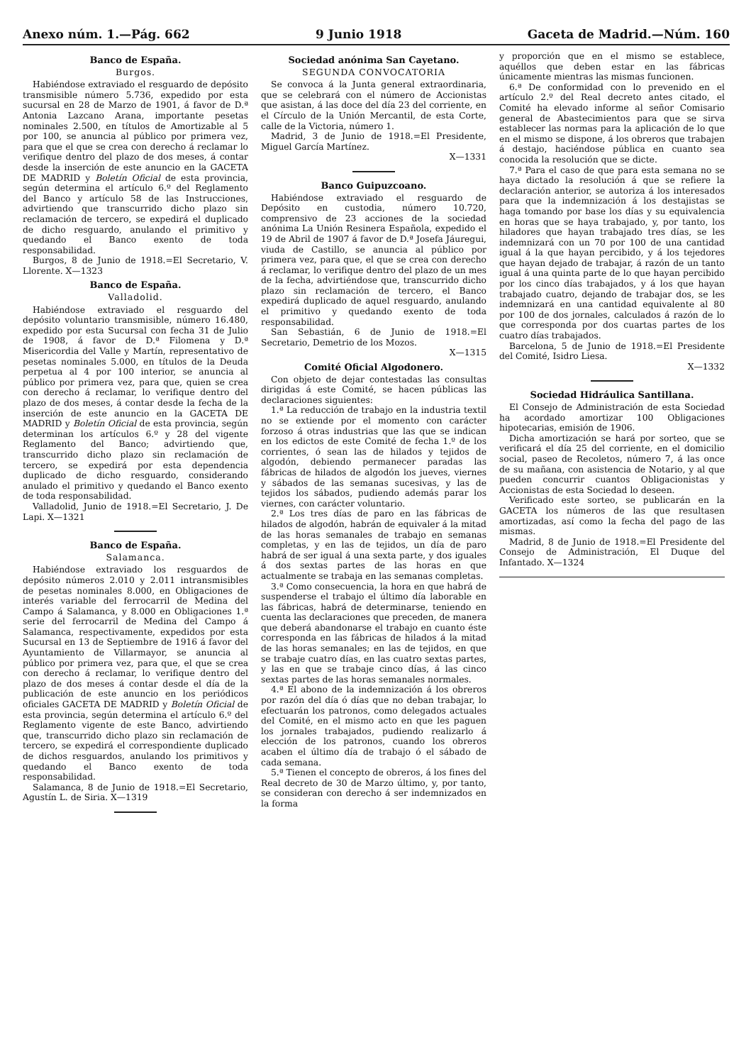Anexo núm. 1.—Pág. 662 9 Junio 1918 Gaceta de Madrid.—Núm. 160
Banco de España.
Burgos.
Habiéndose extraviado el resguardo de depósito transmisible número 5.736, expedido por esta sucursal en 28 de Marzo de 1901, á favor de D.ª Antonia Lazcano Arana, importante pesetas nominales 2.500, en títulos de Amortizable al 5 por 100, se anuncia al público por primera vez, para que el que se crea con derecho á reclamar lo verifique dentro del plazo de dos meses, á contar desde la inserción de este anuncio en la GACETA DE MADRID y Boletín Oficial de esta provincia, según determina el artículo 6.º del Reglamento del Banco y artículo 58 de las Instrucciones, advirtiendo que transcurrido dicho plazo sin reclamación de tercero, se expedirá el duplicado de dicho resguardo, anulando el primitivo y quedando el Banco exento de toda responsabilidad.
Burgos, 8 de Junio de 1918.=El Secretario, V. Llorente. X—1323
Banco de España.
Valladolid.
Habiéndose extraviado el resguardo del depósito voluntario transmisible, número 16.480, expedido por esta Sucursal con fecha 31 de Julio de 1908, á favor de D.ª Filomena y D.ª Misericordia del Valle y Martín, representativo de pesetas nominales 5.000, en títulos de la Deuda perpetua al 4 por 100 interior, se anuncia al público por primera vez, para que, quien se crea con derecho á reclamar, lo verifique dentro del plazo de dos meses, á contar desde la fecha de la inserción de este anuncio en la GACETA DE MADRID y Boletín Oficial de esta provincia, según determinan los artículos 6.º y 28 del vigente Reglamento del Banco; advirtiendo que, transcurrido dicho plazo sin reclamación de tercero, se expedirá por esta dependencia duplicado de dicho resguardo, considerando anulado el primitivo y quedando el Banco exento de toda responsabilidad.
Valladolid, Junio de 1918.=El Secretario, J. De Lapi. X—1321
Banco de España.
Salamanca.
Habiéndose extraviado los resguardos de depósito números 2.010 y 2.011 intransmisibles de pesetas nominales 8.000, en Obligaciones de interés variable del ferrocarril de Medina del Campo á Salamanca, y 8.000 en Obligaciones 1.ª serie del ferrocarril de Medina del Campo á Salamanca, respectivamente, expedidos por esta Sucursal en 13 de Septiembre de 1916 á favor del Ayuntamiento de Villarmayor, se anuncia al público por primera vez, para que, el que se crea con derecho á reclamar, lo verifique dentro del plazo de dos meses á contar desde el día de la publicación de este anuncio en los periódicos oficiales GACETA DE MADRID y Boletín Oficial de esta provincia, según determina el artículo 6.º del Reglamento vigente de este Banco, advirtiendo que, transcurrido dicho plazo sin reclamación de tercero, se expedirá el correspondiente duplicado de dichos resguardos, anulando los primitivos y quedando el Banco exento de toda responsabilidad.
Salamanca, 8 de Junio de 1918.=El Secretario, Agustín L. de Siria. X—1319
Sociedad anónima San Cayetano.
SEGUNDA CONVOCATORIA
Se convoca á la Junta general extraordinaria, que se celebrará con el número de Accionistas que asistan, á las doce del día 23 del corriente, en el Círculo de la Unión Mercantil, de esta Corte, calle de la Victoria, número 1.
Madrid, 3 de Junio de 1918.=El Presidente, Miguel García Martínez.
X—1331
Banco Guipuzcoano.
Habiéndose extraviado el resguardo de Depósito en custodia, número 10.720, comprensivo de 23 acciones de la sociedad anónima La Unión Resinera Española, expedido el 19 de Abril de 1907 á favor de D.ª Josefa Jáuregui, viuda de Castillo, se anuncia al público por primera vez, para que, el que se crea con derecho á reclamar, lo verifique dentro del plazo de un mes de la fecha, advirtiéndose que, transcurrido dicho plazo sin reclamación de tercero, el Banco expedirá duplicado de aquel resguardo, anulando el primitivo y quedando exento de toda responsabilidad.
San Sebastián, 6 de Junio de 1918.=El Secretario, Demetrio de los Mozos.
X—1315
Comité Oficial Algodonero.
Con objeto de dejar contestadas las consultas dirigidas á este Comité, se hacen públicas las declaraciones siguientes:
1.ª La reducción de trabajo en la industria textil no se extiende por el momento con carácter forzoso á otras industrias que las que se indican en los edictos de este Comité de fecha 1.º de los corrientes, ó sean las de hilados y tejidos de algodón, debiendo permanecer paradas las fábricas de hilados de algodón los jueves, viernes y sábados de las semanas sucesivas, y las de tejidos los sábados, pudiendo además parar los viernes, con carácter voluntario.
2.ª Los tres días de paro en las fábricas de hilados de algodón, habrán de equivaler á la mitad de las horas semanales de trabajo en semanas completas, y en las de tejidos, un día de paro habrá de ser igual á una sexta parte, y dos iguales á dos sextas partes de las horas en que actualmente se trabaja en las semanas completas.
3.ª Como consecuencia, la hora en que habrá de suspenderse el trabajo el último día laborable en las fábricas, habrá de determinarse, teniendo en cuenta las declaraciones que preceden, de manera que deberá abandonarse el trabajo en cuanto éste corresponda en las fábricas de hilados á la mitad de las horas semanales; en las de tejidos, en que se trabaje cuatro días, en las cuatro sextas partes, y las en que se trabaje cinco días, á las cinco sextas partes de las horas semanales normales.
4.ª El abono de la indemnización á los obreros por razón del día ó días que no deban trabajar, lo efectuarán los patronos, como delegados actuales del Comité, en el mismo acto en que les paguen los jornales trabajados, pudiendo realizarlo á elección de los patronos, cuando los obreros acaben el último día de trabajo ó el sábado de cada semana.
5.ª Tienen el concepto de obreros, á los fines del Real decreto de 30 de Marzo último, y, por tanto, se consideran con derecho á ser indemnizados en la forma
y proporción que en el mismo se establece, aquéllos que deben estar en las fábricas únicamente mientras las mismas funcionen.
6.ª De conformidad con lo prevenido en el artículo 2.º del Real decreto antes citado, el Comité ha elevado informe al señor Comisario general de Abastecimientos para que se sirva establecer las normas para la aplicación de lo que en el mismo se dispone, á los obreros que trabajen á destajo, haciéndose pública en cuanto sea conocida la resolución que se dicte.
7.ª Para el caso de que para esta semana no se haya dictado la resolución á que se refiere la declaración anterior, se autoriza á los interesados para que la indemnización á los destajistas se haga tomando por base los días y su equivalencia en horas que se haya trabajado, y, por tanto, los hiladores que hayan trabajado tres días, se les indemnizará con un 70 por 100 de una cantidad igual á la que hayan percibido, y á los tejedores que hayan dejado de trabajar, á razón de un tanto igual á una quinta parte de lo que hayan percibido por los cinco días trabajados, y á los que hayan trabajado cuatro, dejando de trabajar dos, se les indemnizará en una cantidad equivalente al 80 por 100 de dos jornales, calculados á razón de lo que corresponda por dos cuartas partes de los cuatro días trabajados.
Barcelona, 5 de Junio de 1918.=El Presidente del Comité, Isidro Liesa.
X—1332
Sociedad Hidráulica Santillana.
El Consejo de Administración de esta Sociedad ha acordado amortizar 100 Obligaciones hipotecarias, emisión de 1906.
Dicha amortización se hará por sorteo, que se verificará el día 25 del corriente, en el domicilio social, paseo de Recoletos, número 7, á las once de su mañana, con asistencia de Notario, y al que pueden concurrir cuantos Obligacionistas y Accionistas de esta Sociedad lo deseen.
Verificado este sorteo, se publicarán en la GACETA los números de las que resultasen amortizadas, así como la fecha del pago de las mismas.
Madrid, 8 de Junio de 1918.=El Presidente del Consejo de Administración, El Duque del Infantado. X—1324